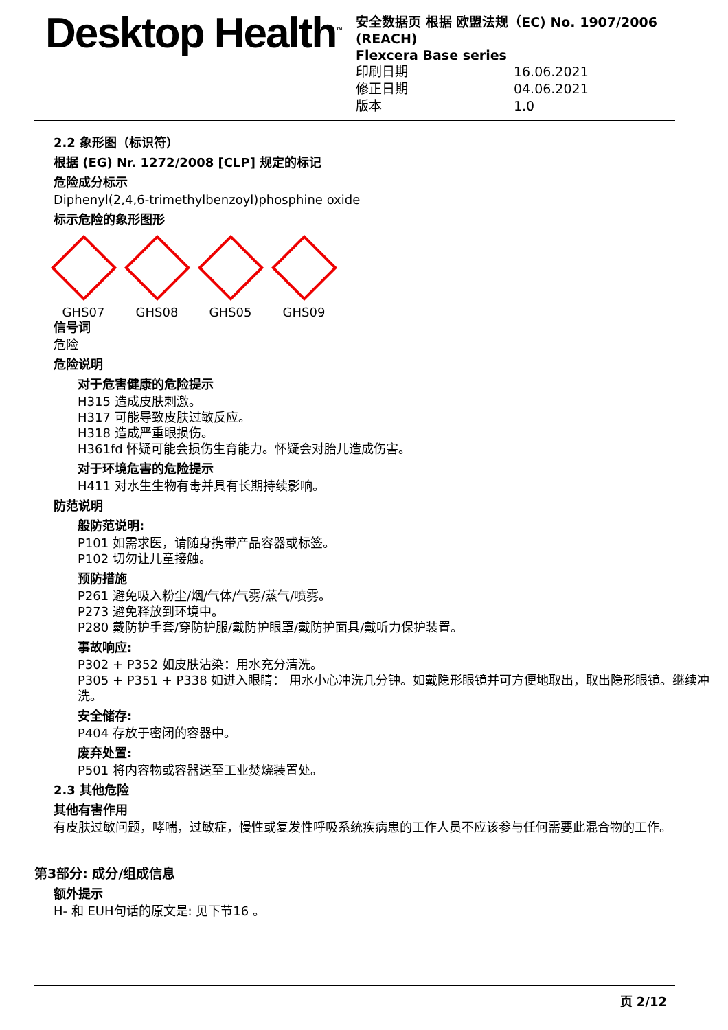Desktop Health<sup>™</sup>
安全数据页 根据 欧盟法规（EC) No. 1907/2006 (REACH)
Flexcera Base series
| 印刷日期 | 16.06.2021 |
| 修正日期 | 04.06.2021 |
| 版本 | 1.0 |
2.2 象形图（标识符）
根据 (EG) Nr. 1272/2008 [CLP] 规定的标记
危险成分标示
Diphenyl(2,4,6-trimethylbenzoyl)phosphine oxide
标示危险的象形图形
GHS07 GHS08 GHS05 GHS09
信号词
危险
危险说明
对于危害健康的危险提示
H315 造成皮肤刺激。
H317 可能导致皮肤过敏反应。
H318 造成严重眼损伤。
H361fd 怀疑可能会损伤生育能力。怀疑会对胎儿造成伤害。
对于环境危害的危险提示
H411 对水生生物有毒并具有长期持续影响。
防范说明
般防范说明:
P101 如需求医，请随身携带产品容器或标签。
P102 切勿让儿童接触。
预防措施
P261 避免吸入粉尘/烟/气体/气雾/蒸气/喷雾。
P273 避免释放到环境中。
P280 戴防护手套/穿防护服/戴防护眼罩/戴防护面具/戴听力保护装置。
事故响应:
P302 + P352 如皮肤沾染：用水充分清洗。
P305 + P351 + P338 如进入眼睛： 用水小心冲洗几分钟。如戴隐形眼镜并可方便地取出，取出隐形眼镜。继续冲洗。
安全储存:
P404 存放于密闭的容器中。
废弃处置:
P501 将内容物或容器送至工业焚烧装置处。
2.3 其他危险
其他有害作用
有皮肤过敏问题，哮喘，过敏症，慢性或复发性呼吸系统疾病患的工作人员不应该参与任何需要此混合物的工作。
第3部分: 成分/组成信息
额外提示
H- 和 EUH句话的原文是: 见下节16 。
页 2/12